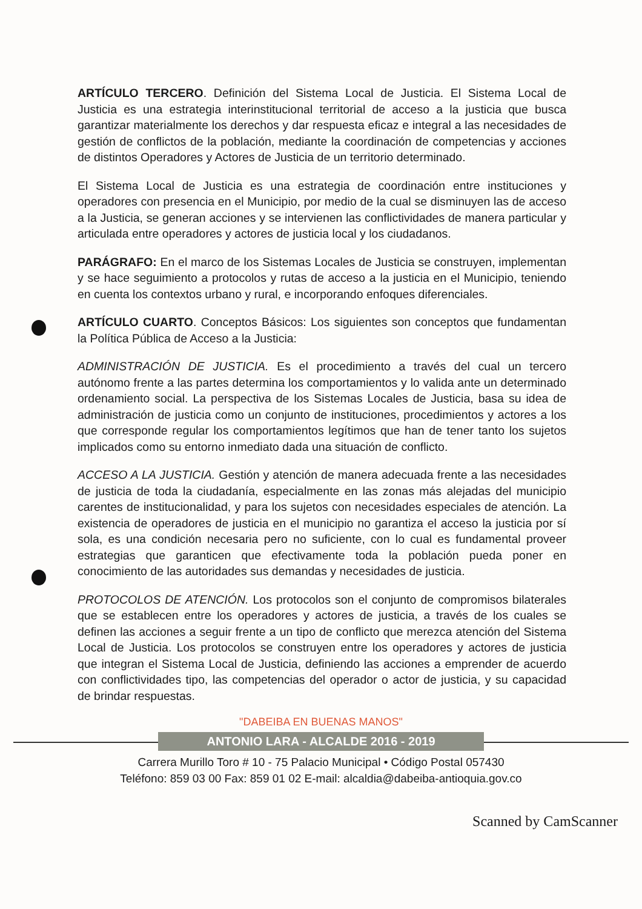ARTÍCULO TERCERO. Definición del Sistema Local de Justicia. El Sistema Local de Justicia es una estrategia interinstitucional territorial de acceso a la justicia que busca garantizar materialmente los derechos y dar respuesta eficaz e integral a las necesidades de gestión de conflictos de la población, mediante la coordinación de competencias y acciones de distintos Operadores y Actores de Justicia de un territorio determinado.
El Sistema Local de Justicia es una estrategia de coordinación entre instituciones y operadores con presencia en el Municipio, por medio de la cual se disminuyen las de acceso a la Justicia, se generan acciones y se intervienen las conflictividades de manera particular y articulada entre operadores y actores de justicia local y los ciudadanos.
PARÁGRAFO: En el marco de los Sistemas Locales de Justicia se construyen, implementan y se hace seguimiento a protocolos y rutas de acceso a la justicia en el Municipio, teniendo en cuenta los contextos urbano y rural, e incorporando enfoques diferenciales.
ARTÍCULO CUARTO. Conceptos Básicos: Los siguientes son conceptos que fundamentan la Política Pública de Acceso a la Justicia:
ADMINISTRACIÓN DE JUSTICIA. Es el procedimiento a través del cual un tercero autónomo frente a las partes determina los comportamientos y lo valida ante un determinado ordenamiento social. La perspectiva de los Sistemas Locales de Justicia, basa su idea de administración de justicia como un conjunto de instituciones, procedimientos y actores a los que corresponde regular los comportamientos legítimos que han de tener tanto los sujetos implicados como su entorno inmediato dada una situación de conflicto.
ACCESO A LA JUSTICIA. Gestión y atención de manera adecuada frente a las necesidades de justicia de toda la ciudadanía, especialmente en las zonas más alejadas del municipio carentes de institucionalidad, y para los sujetos con necesidades especiales de atención. La existencia de operadores de justicia en el municipio no garantiza el acceso la justicia por sí sola, es una condición necesaria pero no suficiente, con lo cual es fundamental proveer estrategias que garanticen que efectivamente toda la población pueda poner en conocimiento de las autoridades sus demandas y necesidades de justicia.
PROTOCOLOS DE ATENCIÓN. Los protocolos son el conjunto de compromisos bilaterales que se establecen entre los operadores y actores de justicia, a través de los cuales se definen las acciones a seguir frente a un tipo de conflicto que merezca atención del Sistema Local de Justicia. Los protocolos se construyen entre los operadores y actores de justicia que integran el Sistema Local de Justicia, definiendo las acciones a emprender de acuerdo con conflictividades tipo, las competencias del operador o actor de justicia, y su capacidad de brindar respuestas.
"DABEIBA EN BUENAS MANOS"
ANTONIO LARA - ALCALDE 2016 - 2019
Carrera Murillo Toro # 10 - 75 Palacio Municipal • Código Postal 057430
Teléfono: 859 03 00 Fax: 859 01 02 E-mail: alcaldia@dabeiba-antioquia.gov.co
Scanned by CamScanner